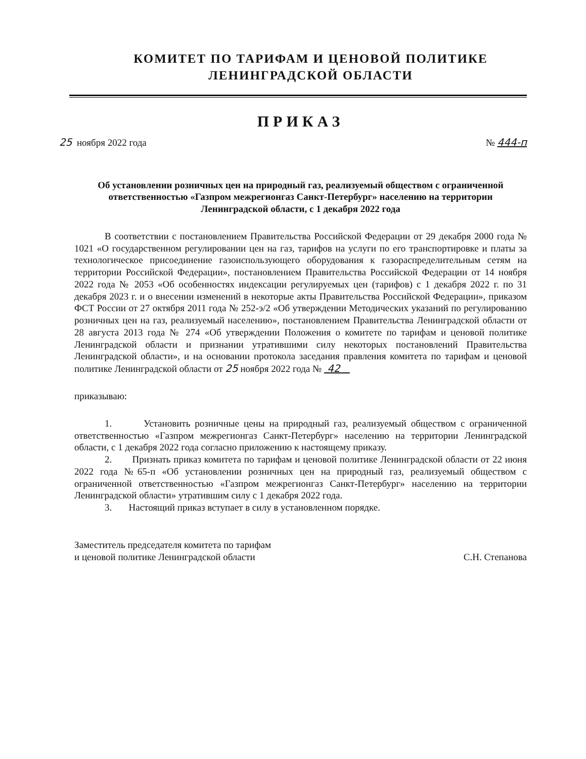КОМИТЕТ ПО ТАРИФАМ И ЦЕНОВОЙ ПОЛИТИКЕ
ЛЕНИНГРАДСКОЙ ОБЛАСТИ
ПРИКАЗ
25 ноября 2022 года № 444-п
Об установлении розничных цен на природный газ, реализуемый обществом с ограниченной ответственностью «Газпром межрегионгаз Санкт-Петербург» населению на территории Ленинградской области, с 1 декабря 2022 года
В соответствии с постановлением Правительства Российской Федерации от 29 декабря 2000 года № 1021 «О государственном регулировании цен на газ, тарифов на услуги по его транспортировке и платы за технологическое присоединение газоиспользующего оборудования к газораспределительным сетям на территории Российской Федерации», постановлением Правительства Российской Федерации от 14 ноября 2022 года № 2053 «Об особенностях индексации регулируемых цен (тарифов) с 1 декабря 2022 г. по 31 декабря 2023 г. и о внесении изменений в некоторые акты Правительства Российской Федерации», приказом ФСТ России от 27 октября 2011 года № 252-э/2 «Об утверждении Методических указаний по регулированию розничных цен на газ, реализуемый населению», постановлением Правительства Ленинградской области от 28 августа 2013 года № 274 «Об утверждении Положения о комитете по тарифам и ценовой политике Ленинградской области и признании утратившими силу некоторых постановлений Правительства Ленинградской области», и на основании протокола заседания правления комитета по тарифам и ценовой политике Ленинградской области от 25 ноября 2022 года № 42
приказываю:
1. Установить розничные цены на природный газ, реализуемый обществом с ограниченной ответственностью «Газпром межрегионгаз Санкт-Петербург» населению на территории Ленинградской области, с 1 декабря 2022 года согласно приложению к настоящему приказу.
2. Признать приказ комитета по тарифам и ценовой политике Ленинградской области от 22 июня 2022 года №65-п «Об установлении розничных цен на природный газ, реализуемый обществом с ограниченной ответственностью «Газпром межрегионгаз Санкт-Петербург» населению на территории Ленинградской области» утратившим силу с 1 декабря 2022 года.
3. Настоящий приказ вступает в силу в установленном порядке.
Заместитель председателя комитета по тарифам
и ценовой политике Ленинградской области
С.Н. Степанова